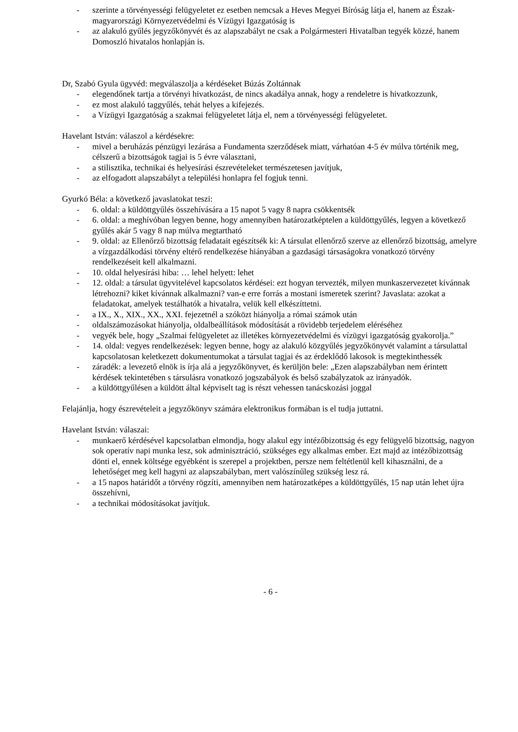- szerinte a törvényességi felügyeletet ez esetben nemcsak a Heves Megyei Bíróság látja el, hanem az Észak-magyarországi Környezetvédelmi és Vízügyi Igazgatóság is
- az alakuló gyűlés jegyzőkönyvét és az alapszabályt ne csak a Polgármesteri Hivatalban tegyék közzé, hanem Domoszló hivatalos honlapján is.
Dr, Szabó Gyula ügyvéd: megválaszolja a kérdéseket Búzás Zoltánnak
- elegendőnek tartja a törvényi hivatkozást, de nincs akadálya annak, hogy a rendeletre is hivatkozzunk,
- ez most alakuló taggyűlés, tehát helyes a kifejezés.
- a Vízügyi Igazgatóság a szakmai felügyeletet látja el, nem a törvényességi felügyeletet.
Havelant István: válaszol a kérdésekre:
- mivel a beruházás pénzügyi lezárása a Fundamenta szerződések miatt, várhatóan 4-5 év múlva történik meg, célszerű a bizottságok tagjai is 5 évre választani,
- a stilisztika, technikai és helyesírási észrevételeket természetesen javítjuk,
- az elfogadott alapszabályt a települési honlapra fel fogjuk tenni.
Gyurkó Béla: a következő javaslatokat teszi:
- 6. oldal: a küldöttgyűlés összehívására a 15 napot 5 vagy 8 napra csökkentsék
- 6. oldal: a meghívóban legyen benne, hogy amennyiben határozatképtelen a küldöttgyűlés, legyen a következő gyűlés akár 5 vagy 8 nap múlva megtartható
- 9. oldal: az Ellenőrző bizottság feladatait egészítsék ki: A társulat ellenőrző szerve az ellenőrző bizottság, amelyre a vízgazdálkodási törvény eltérő rendelkezése hiányában a gazdasági társaságokra vonatkozó törvény rendelkezéseit kell alkalmazni.
- 10. oldal helyesírási hiba: … lehel helyett: lehet
- 12. oldal: a társulat ügyvitelével kapcsolatos kérdései: ezt hogyan tervezték, milyen munkaszervezetet kívánnak létrehozni? kiket kívánnak alkalmazni? van-e erre forrás a mostani ismeretek szerint? Javaslata: azokat a feladatokat, amelyek testálhatók a hivatalra, velük kell elkészíttetni.
- a IX., X., XIX., XX., XXI. fejezetnél a szóközt hiányolja a római számok után
- oldalszámozásokat hiányolja, oldalbeállítások módosítását a rövidebb terjedelem eléréséhez
- vegyék bele, hogy „Szalmai felügyeletet az illetékes környezetvédelmi és vízügyi igazgatóság gyakorolja.”
- 14. oldal: vegyes rendelkezések: legyen benne, hogy az alakuló közgyűlés jegyzőkönyvét valamint a társulattal kapcsolatosan keletkezett dokumentumokat a társulat tagjai és az érdeklődő lakosok is megtekinthessék
- záradék: a levezető elnök is írja alá a jegyzőkönyvet, és kerüljön bele: „Ezen alapszabályban nem érintett kérdések tekintetében s társulásra vonatkozó jogszabályok és belső szabályzatok az irányadók.
- a küldöttgyűlésen a küldött által képviselt tag is részt vehessen tanácskozási joggal
Felajánlja, hogy észrevételeit a jegyzőkönyv számára elektronikus formában is el tudja juttatni.
Havelant István: válaszai:
- munkaerő kérdésével kapcsolatban elmondja, hogy alakul egy intézőbizottság és egy felügyelő bizottság, nagyon sok operatív napi munka lesz, sok adminisztráció, szükséges egy alkalmas ember. Ezt majd az intézőbizottság dönti el, ennek költsége egyébként is szerepel a projektben, persze nem feltétlenül kell kihasználni, de a lehetőséget meg kell hagyni az alapszabályban, mert valószínűleg szükség lesz rá.
- a 15 napos határidőt a törvény rögzíti, amennyiben nem határozatképes a küldöttgyűlés, 15 nap után lehet újra összehívni,
- a technikai módosításokat javítjuk.
- 6 -